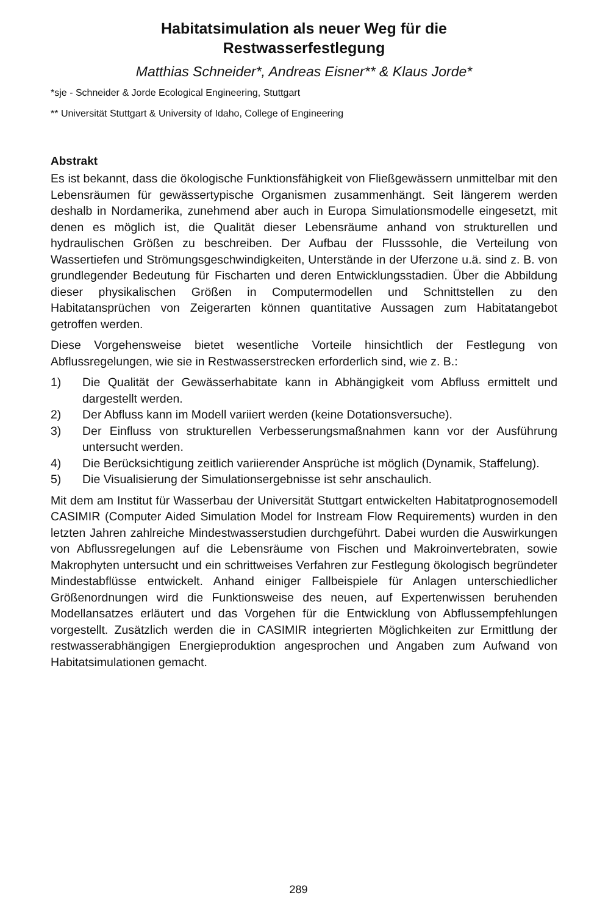Habitatsimulation als neuer Weg für die
Restwasserfestlegung
Matthias Schneider*, Andreas Eisner** & Klaus Jorde*
*sje - Schneider & Jorde Ecological Engineering, Stuttgart
** Universität Stuttgart & University of Idaho, College of Engineering
Abstrakt
Es ist bekannt, dass die ökologische Funktionsfähigkeit von Fließgewässern unmittelbar mit den Lebensräumen für gewässertypische Organismen zusammenhängt. Seit längerem werden deshalb in Nordamerika, zunehmend aber auch in Europa Simulationsmodelle eingesetzt, mit denen es möglich ist, die Qualität dieser Lebensräume anhand von strukturellen und hydraulischen Größen zu beschreiben. Der Aufbau der Flusssohle, die Verteilung von Wassertiefen und Strömungsgeschwindigkeiten, Unterstände in der Uferzone u.ä. sind z. B. von grundlegender Bedeutung für Fischarten und deren Entwicklungsstadien. Über die Abbildung dieser physikalischen Größen in Computermodellen und Schnittstellen zu den Habitatansprüchen von Zeigerarten können quantitative Aussagen zum Habitatangebot getroffen werden.
Diese Vorgehensweise bietet wesentliche Vorteile hinsichtlich der Festlegung von Abflussregelungen, wie sie in Restwasserstrecken erforderlich sind, wie z. B.:
1) Die Qualität der Gewässerhabitate kann in Abhängigkeit vom Abfluss ermittelt und dargestellt werden.
2) Der Abfluss kann im Modell variiert werden (keine Dotationsversuche).
3) Der Einfluss von strukturellen Verbesserungsmaßnahmen kann vor der Ausführung untersucht werden.
4) Die Berücksichtigung zeitlich variierender Ansprüche ist möglich (Dynamik, Staffelung).
5) Die Visualisierung der Simulationsergebnisse ist sehr anschaulich.
Mit dem am Institut für Wasserbau der Universität Stuttgart entwickelten Habitatprognosemodell CASIMIR (Computer Aided Simulation Model for Instream Flow Requirements) wurden in den letzten Jahren zahlreiche Mindestwasserstudien durchgeführt. Dabei wurden die Auswirkungen von Abflussregelungen auf die Lebensräume von Fischen und Makroinvertebraten, sowie Makrophyten untersucht und ein schrittweises Verfahren zur Festlegung ökologisch begründeter Mindestabflüsse entwickelt. Anhand einiger Fallbeispiele für Anlagen unterschiedlicher Größenordnungen wird die Funktionsweise des neuen, auf Expertenwissen beruhenden Modellansatzes erläutert und das Vorgehen für die Entwicklung von Abflussempfehlungen vorgestellt. Zusätzlich werden die in CASIMIR integrierten Möglichkeiten zur Ermittlung der restwasserabhängigen Energieproduktion angesprochen und Angaben zum Aufwand von Habitatsimulationen gemacht.
289